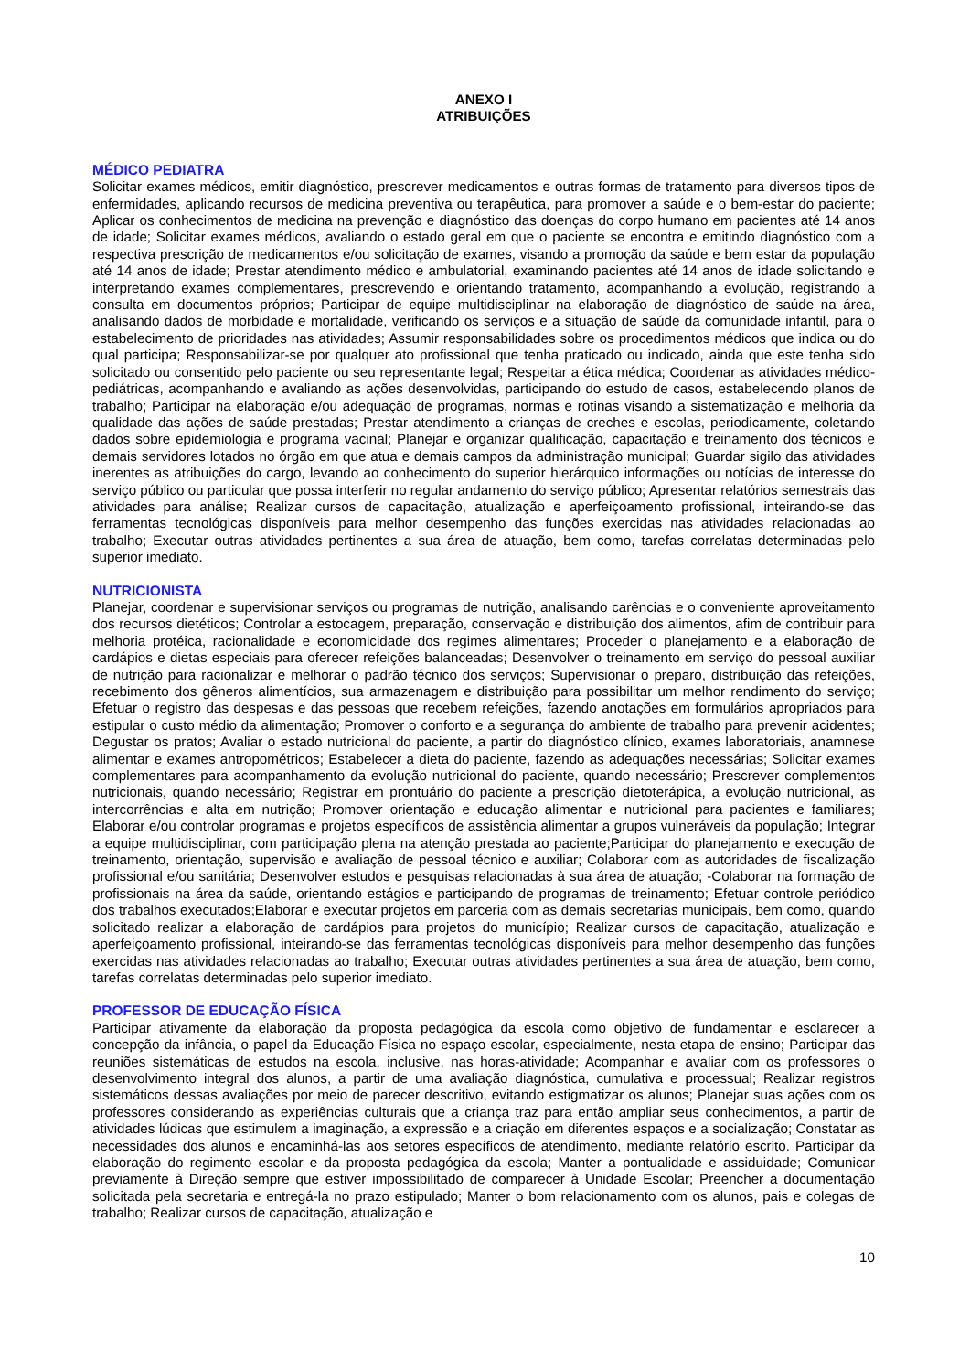ANEXO I
ATRIBUIÇÕES
MÉDICO PEDIATRA
Solicitar exames médicos, emitir diagnóstico, prescrever medicamentos e outras formas de tratamento para diversos tipos de enfermidades, aplicando recursos de medicina preventiva ou terapêutica, para promover a saúde e o bem-estar do paciente; Aplicar os conhecimentos de medicina na prevenção e diagnóstico das doenças do corpo humano em pacientes até 14 anos de idade; Solicitar exames médicos, avaliando o estado geral em que o paciente se encontra e emitindo diagnóstico com a respectiva prescrição de medicamentos e/ou solicitação de exames, visando a promoção da saúde e bem estar da população até 14 anos de idade; Prestar atendimento médico e ambulatorial, examinando pacientes até 14 anos de idade solicitando e interpretando exames complementares, prescrevendo e orientando tratamento, acompanhando a evolução, registrando a consulta em documentos próprios; Participar de equipe multidisciplinar na elaboração de diagnóstico de saúde na área, analisando dados de morbidade e mortalidade, verificando os serviços e a situação de saúde da comunidade infantil, para o estabelecimento de prioridades nas atividades; Assumir responsabilidades sobre os procedimentos médicos que indica ou do qual participa; Responsabilizar-se por qualquer ato profissional que tenha praticado ou indicado, ainda que este tenha sido solicitado ou consentido pelo paciente ou seu representante legal; Respeitar a ética médica; Coordenar as atividades médico-pediátricas, acompanhando e avaliando as ações desenvolvidas, participando do estudo de casos, estabelecendo planos de trabalho; Participar na elaboração e/ou adequação de programas, normas e rotinas visando a sistematização e melhoria da qualidade das ações de saúde prestadas; Prestar atendimento a crianças de creches e escolas, periodicamente, coletando dados sobre epidemiologia e programa vacinal; Planejar e organizar qualificação, capacitação e treinamento dos técnicos e demais servidores lotados no órgão em que atua e demais campos da administração municipal; Guardar sigilo das atividades inerentes as atribuições do cargo, levando ao conhecimento do superior hierárquico informações ou notícias de interesse do serviço público ou particular que possa interferir no regular andamento do serviço público; Apresentar relatórios semestrais das atividades para análise; Realizar cursos de capacitação, atualização e aperfeiçoamento profissional, inteirando-se das ferramentas tecnológicas disponíveis para melhor desempenho das funções exercidas nas atividades relacionadas ao trabalho; Executar outras atividades pertinentes a sua área de atuação, bem como, tarefas correlatas determinadas pelo superior imediato.
NUTRICIONISTA
Planejar, coordenar e supervisionar serviços ou programas de nutrição, analisando carências e o conveniente aproveitamento dos recursos dietéticos; Controlar a estocagem, preparação, conservação e distribuição dos alimentos, afim de contribuir para melhoria protéica, racionalidade e economicidade dos regimes alimentares; Proceder o planejamento e a elaboração de cardápios e dietas especiais para oferecer refeições balanceadas; Desenvolver o treinamento em serviço do pessoal auxiliar de nutrição para racionalizar e melhorar o padrão técnico dos serviços; Supervisionar o preparo, distribuição das refeições, recebimento dos gêneros alimentícios, sua armazenagem e distribuição para possibilitar um melhor rendimento do serviço; Efetuar o registro das despesas e das pessoas que recebem refeições, fazendo anotações em formulários apropriados para estipular o custo médio da alimentação; Promover o conforto e a segurança do ambiente de trabalho para prevenir acidentes; Degustar os pratos; Avaliar o estado nutricional do paciente, a partir do diagnóstico clínico, exames laboratoriais, anamnese alimentar e exames antropométricos; Estabelecer a dieta do paciente, fazendo as adequações necessárias; Solicitar exames complementares para acompanhamento da evolução nutricional do paciente, quando necessário; Prescrever complementos nutricionais, quando necessário; Registrar em prontuário do paciente a prescrição dietoterápica, a evolução nutricional, as intercorrências e alta em nutrição; Promover orientação e educação alimentar e nutricional para pacientes e familiares; Elaborar e/ou controlar programas e projetos específicos de assistência alimentar a grupos vulneráveis da população; Integrar a equipe multidisciplinar, com participação plena na atenção prestada ao paciente;Participar do planejamento e execução de treinamento, orientação, supervisão e avaliação de pessoal técnico e auxiliar; Colaborar com as autoridades de fiscalização profissional e/ou sanitária; Desenvolver estudos e pesquisas relacionadas à sua área de atuação; -Colaborar na formação de profissionais na área da saúde, orientando estágios e participando de programas de treinamento; Efetuar controle periódico dos trabalhos executados;Elaborar e executar projetos em parceria com as demais secretarias municipais, bem como, quando solicitado realizar a elaboração de cardápios para projetos do município; Realizar cursos de capacitação, atualização e aperfeiçoamento profissional, inteirando-se das ferramentas tecnológicas disponíveis para melhor desempenho das funções exercidas nas atividades relacionadas ao trabalho; Executar outras atividades pertinentes a sua área de atuação, bem como, tarefas correlatas determinadas pelo superior imediato.
PROFESSOR DE EDUCAÇÃO FÍSICA
Participar ativamente da elaboração da proposta pedagógica da escola como objetivo de fundamentar e esclarecer a concepção da infância, o papel da Educação Física no espaço escolar, especialmente, nesta etapa de ensino; Participar das reuniões sistemáticas de estudos na escola, inclusive, nas horas-atividade; Acompanhar e avaliar com os professores o desenvolvimento integral dos alunos, a partir de uma avaliação diagnóstica, cumulativa e processual; Realizar registros sistemáticos dessas avaliações por meio de parecer descritivo, evitando estigmatizar os alunos; Planejar suas ações com os professores considerando as experiências culturais que a criança traz para então ampliar seus conhecimentos, a partir de atividades lúdicas que estimulem a imaginação, a expressão e a criação em diferentes espaços e a socialização; Constatar as necessidades dos alunos e encaminhá-las aos setores específicos de atendimento, mediante relatório escrito. Participar da elaboração do regimento escolar e da proposta pedagógica da escola; Manter a pontualidade e assiduidade; Comunicar previamente à Direção sempre que estiver impossibilitado de comparecer à Unidade Escolar; Preencher a documentação solicitada pela secretaria e entregá-la no prazo estipulado; Manter o bom relacionamento com os alunos, pais e colegas de trabalho; Realizar cursos de capacitação, atualização e
10